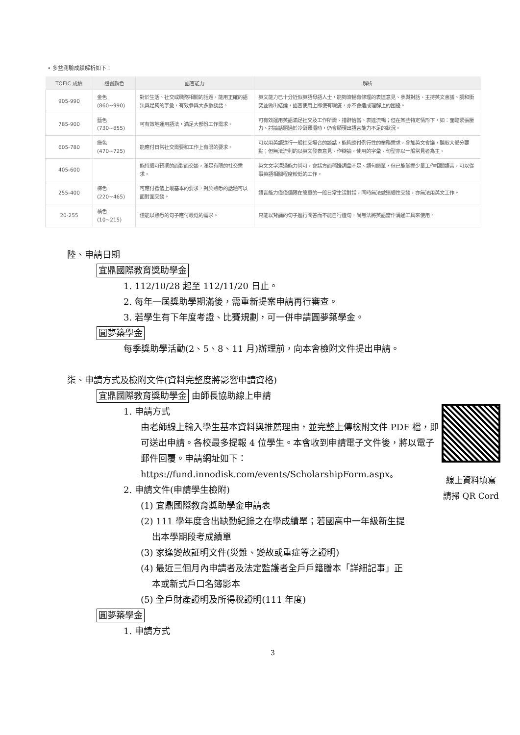• 多益測驗成績解析如下：
| TOEIC 成績 | 證書顏色 | 語言能力 | 解析 |
| --- | --- | --- | --- |
| 905-990 | 金色(860~990) | 對於生活、社交或職務相關的話題，能用正確的語法與足夠的字彙，有效參與大多數談話。 | 英文能力已十分近似英語母語人士，能夠流暢有條理的表達意見、參與對話、主持英文會議、調和衝突並做出結論，語言使用上即使有瑕疵，亦不會造成理解上的困擾。 |
| 785-900 | 藍色 (730~855) | 可有效地運用語法，滿足大部份工作需求。 | 可有效運用英語滿足社交及工作所需、措辭恰當、表達流暢；但在某些特定情形下，如：面臨緊張壓力、討論話題過於冷僻艱澀時，仍會顯現出語言能力不足的狀況。 |
| 605-780 | 綠色 (470~725) | 能應付日常社交需要和工作上有限的要求。 | 可以用英語進行一般社交場合的談話，能夠應付例行性的業務需求，參加英文會議，聽取大部分要點；但無法流利的以英文發表意見、作辯論，使用的字彙、句型亦以一般常見者為主。 |
| 405-600 | | 能持續可預期的面對面交談，滿足有限的社交需求。 | 英文文字溝通能力尚可，會話方面稍嫌詞彙不足、語句簡單，但已能掌握少量工作相關語言，可以從事英語相關程度較低的工作。 |
| 255-400 | 棕色(220~465) | 可應付禮儀上最基本的要求，對於熟悉的話題可以面對面交談。 | 語言能力僅僅侷限在簡單的一般日常生活對話，同時無法做連續性交談，亦無法用英文工作。 |
| 20-255 | 橘色(10~215) | 僅能以熟悉的句子應付最低的需求。 | 只能以背誦的句子進行問答而不能自行造句，尚無法將英語當作溝通工具來使用。 |
陸、申請日期
宜鼎國際教育獎助學金
1. 112/10/28 起至 112/11/20 日止。
2. 每年一屆獎助學期滿後，需重新提案申請再行審查。
3. 若學生有下年度考證、比賽規劃，可一併申請圓夢築學金。
圓夢築學金
每季獎助學活動(2、5、8、11 月)辦理前，向本會檢附文件提出申請。
柒、申請方式及檢附文件(資料完整度將影響申請資格)
宜鼎國際教育獎助學金 由師長協助線上申請
線上資料填寫
請掃 QR Cord
1. 申請方式
由老師線上輸入學生基本資料與推薦理由，並完整上傳檢附文件 PDF 檔，即可送出申請。各校最多提報 4 位學生。本會收到申請電子文件後，將以電子郵件回覆。申請網址如下：
https://fund.innodisk.com/events/ScholarshipForm.aspx。
2. 申請文件(申請學生檢附)
(1) 宜鼎國際教育獎助學金申請表
(2) 111 學年度含出缺勤紀錄之在學成績單；若國高中一年級新生提
出本學期段考成績單
(3) 家逢變故証明文件(災難、變故或重症等之證明)
(4) 最近三個月內申請者及法定監護者全戶戶籍謄本「詳細記事」正
本或新式戶口名簿影本
(5) 全戶財產證明及所得稅證明(111 年度)
圓夢築學金
1. 申請方式
3